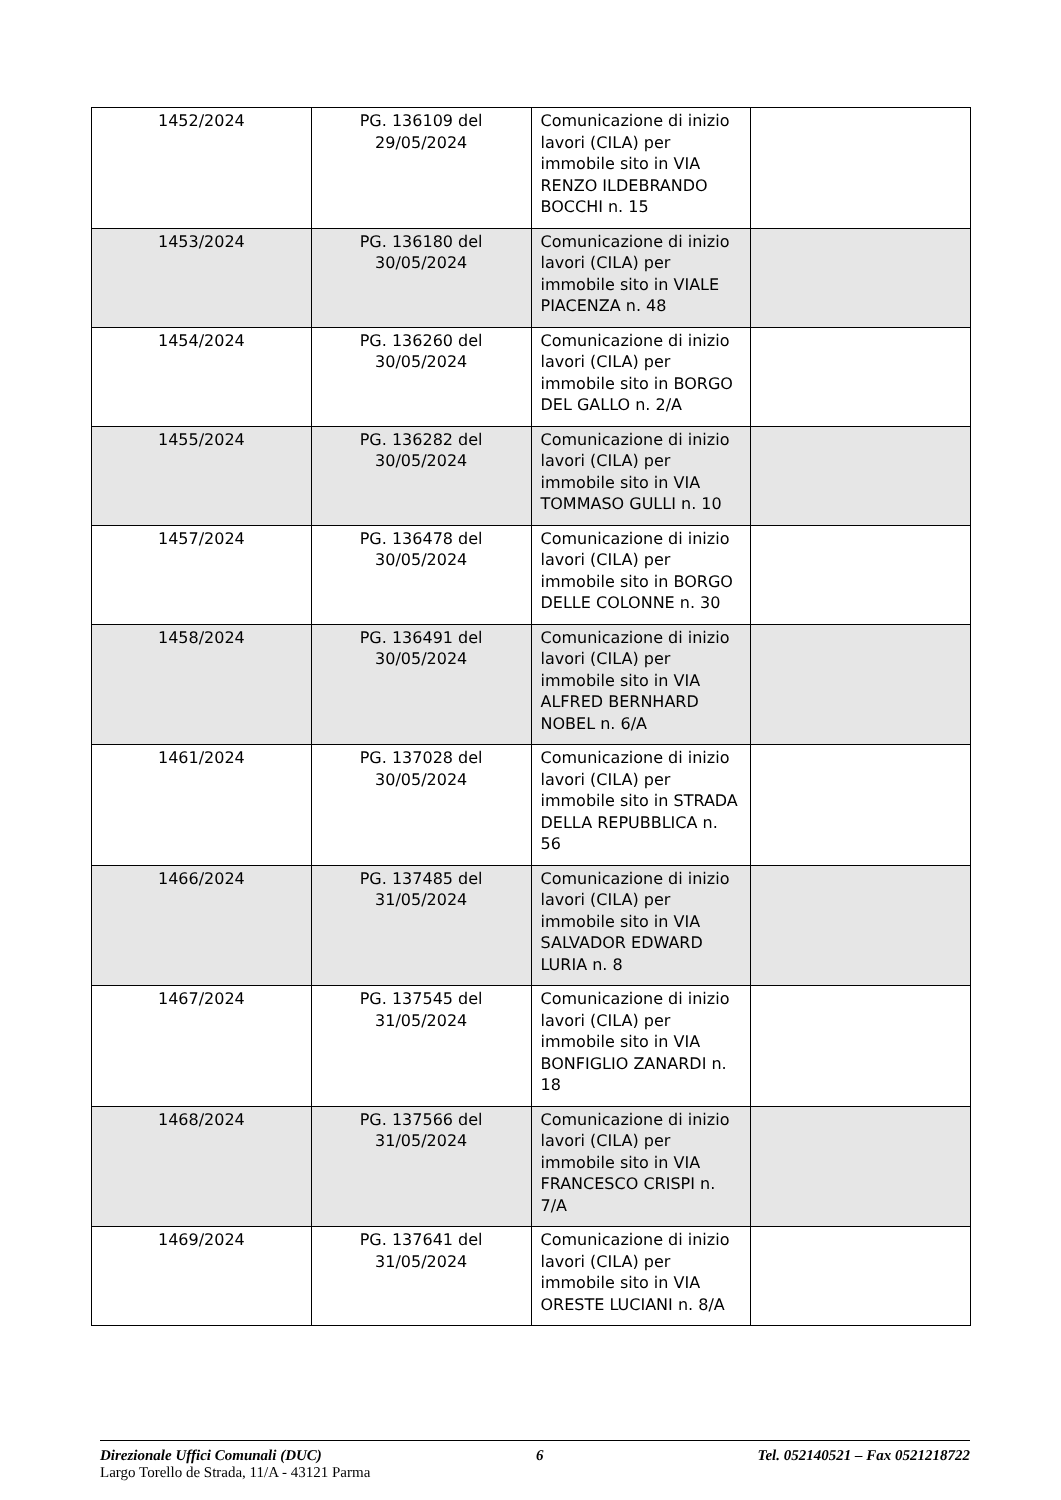| 1452/2024 | PG. 136109 del 29/05/2024 | Comunicazione di inizio lavori (CILA) per immobile sito in VIA RENZO ILDEBRANDO BOCCHI n. 15 | |
| 1453/2024 | PG. 136180 del 30/05/2024 | Comunicazione di inizio lavori (CILA) per immobile sito in VIALE PIACENZA n. 48 | |
| 1454/2024 | PG. 136260 del 30/05/2024 | Comunicazione di inizio lavori (CILA) per immobile sito in BORGO DEL GALLO n. 2/A | |
| 1455/2024 | PG. 136282 del 30/05/2024 | Comunicazione di inizio lavori (CILA) per immobile sito in VIA TOMMASO GULLI n. 10 | |
| 1457/2024 | PG. 136478 del 30/05/2024 | Comunicazione di inizio lavori (CILA) per immobile sito in BORGO DELLE COLONNE n. 30 | |
| 1458/2024 | PG. 136491 del 30/05/2024 | Comunicazione di inizio lavori (CILA) per immobile sito in VIA ALFRED BERNHARD NOBEL n. 6/A | |
| 1461/2024 | PG. 137028 del 30/05/2024 | Comunicazione di inizio lavori (CILA) per immobile sito in STRADA DELLA REPUBBLICA n. 56 | |
| 1466/2024 | PG. 137485 del 31/05/2024 | Comunicazione di inizio lavori (CILA) per immobile sito in VIA SALVADOR EDWARD LURIA n. 8 | |
| 1467/2024 | PG. 137545 del 31/05/2024 | Comunicazione di inizio lavori (CILA) per immobile sito in VIA BONFIGLIO ZANARDI n. 18 | |
| 1468/2024 | PG. 137566 del 31/05/2024 | Comunicazione di inizio lavori (CILA) per immobile sito in VIA FRANCESCO CRISPI n. 7/A | |
| 1469/2024 | PG. 137641 del 31/05/2024 | Comunicazione di inizio lavori (CILA) per immobile sito in VIA ORESTE LUCIANI n. 8/A | |
Direzionale Uffici Comunali (DUC) 6 Tel. 052140521 – Fax 0521218722
Largo Torello de Strada, 11/A - 43121 Parma